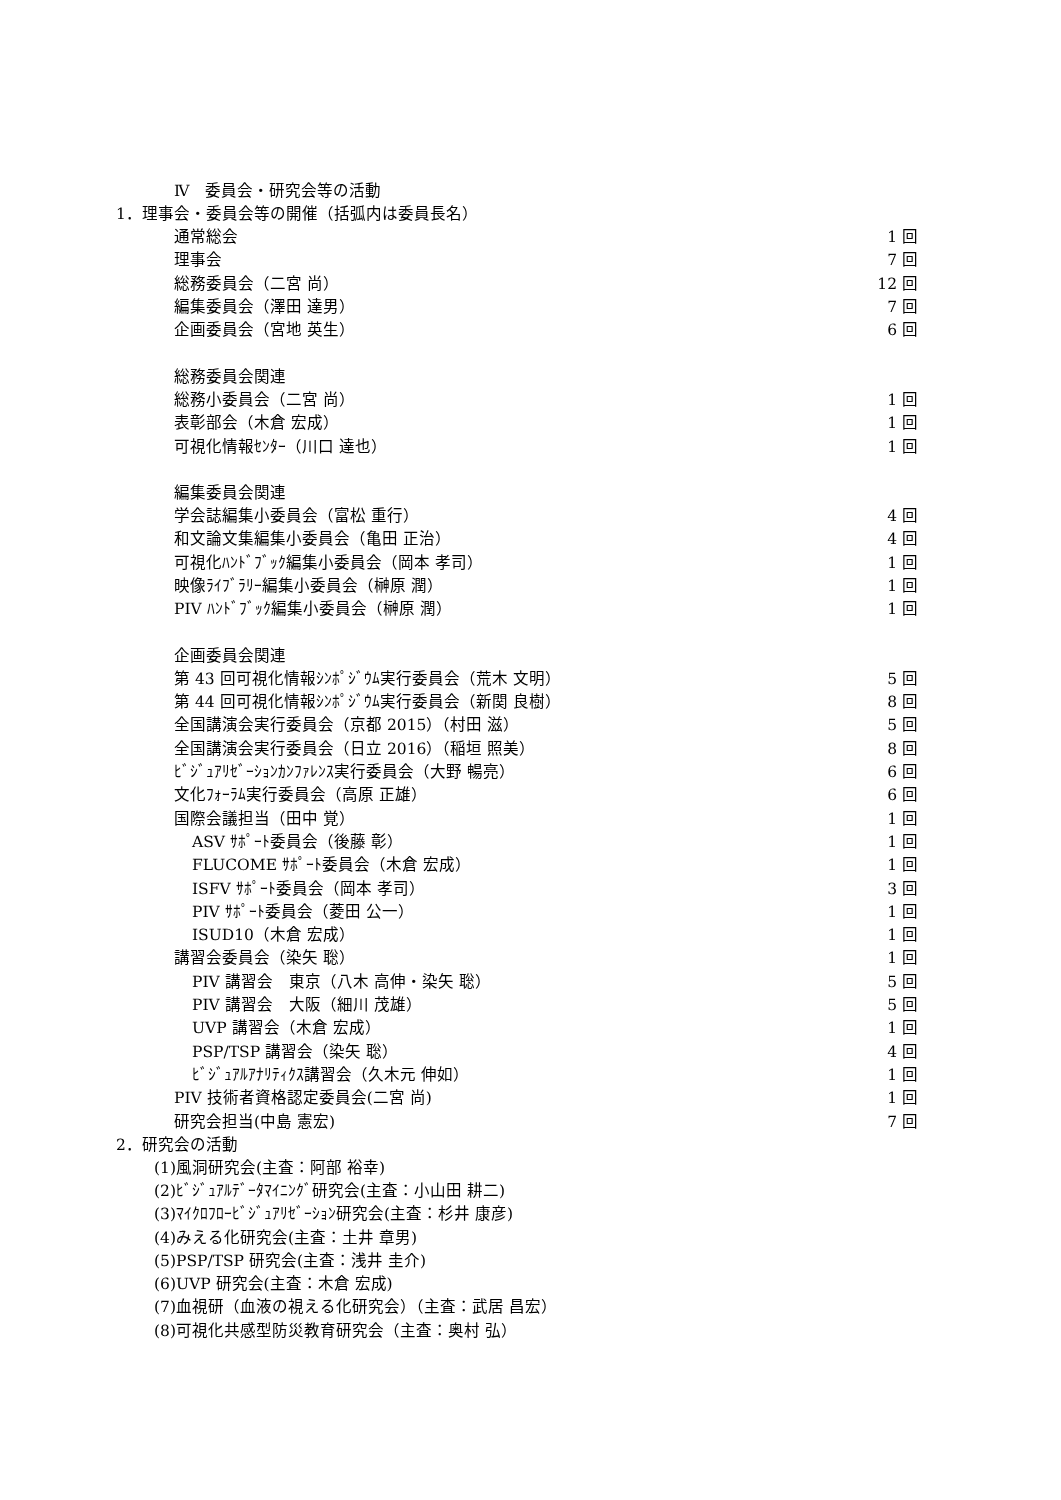Ⅳ　委員会・研究会等の活動
1．理事会・委員会等の開催（括弧内は委員長名）
| 通常総会 | 1 回 |
| 理事会 | 7 回 |
| 総務委員会（二宮 尚） | 12 回 |
| 編集委員会（澤田 達男） | 7 回 |
| 企画委員会（宮地 英生） | 6 回 |
| 総務委員会関連 | |
| 総務小委員会（二宮 尚） | 1 回 |
| 表彰部会（木倉 宏成） | 1 回 |
| 可視化情報ｾﾝﾀｰ（川口 達也） | 1 回 |
| 編集委員会関連 | |
| 学会誌編集小委員会（富松 重行） | 4 回 |
| 和文論文集編集小委員会（亀田 正治） | 4 回 |
| 可視化ﾊﾝﾄﾞﾌﾞｯｸ編集小委員会（岡本 孝司） | 1 回 |
| 映像ﾗｲﾌﾞﾗﾘｰ編集小委員会（榊原 潤） | 1 回 |
| PIV ﾊﾝﾄﾞﾌﾞｯｸ編集小委員会（榊原 潤） | 1 回 |
| 企画委員会関連 | |
| 第 43 回可視化情報ｼﾝﾎﾟｼﾞｳﾑ実行委員会（荒木 文明） | 5 回 |
| 第 44 回可視化情報ｼﾝﾎﾟｼﾞｳﾑ実行委員会（新関 良樹） | 8 回 |
| 全国講演会実行委員会（京都 2015）（村田 滋） | 5 回 |
| 全国講演会実行委員会（日立 2016）（稲垣 照美） | 8 回 |
| ﾋﾞｼﾞｭｱﾘｾﾞｰｼｮﾝｶﾝﾌｧﾚﾝｽ実行委員会（大野 暢亮） | 6 回 |
| 文化ﾌｫｰﾗﾑ実行委員会（高原 正雄） | 6 回 |
| 国際会議担当（田中 覚） | 1 回 |
| ASV ｻﾎﾟｰﾄ委員会（後藤 彰） | 1 回 |
| FLUCOME ｻﾎﾟｰﾄ委員会（木倉 宏成） | 1 回 |
| ISFV ｻﾎﾟｰﾄ委員会（岡本 孝司） | 3 回 |
| PIV ｻﾎﾟｰﾄ委員会（菱田 公一） | 1 回 |
| ISUD10（木倉 宏成） | 1 回 |
| 講習会委員会（染矢 聡） | 1 回 |
| PIV 講習会 東京（八木 高伸・染矢 聡） | 5 回 |
| PIV 講習会 大阪（細川 茂雄） | 5 回 |
| UVP 講習会（木倉 宏成） | 1 回 |
| PSP/TSP 講習会（染矢 聡） | 4 回 |
| ﾋﾞｼﾞｭｱﾙｱﾅﾘﾃｨｸｽ講習会（久木元 伸如） | 1 回 |
| PIV 技術者資格認定委員会(二宮 尚) | 1 回 |
| 研究会担当(中島 憲宏) | 7 回 |
2．研究会の活動
(1)風洞研究会(主査：阿部 裕幸)
(2)ﾋﾞｼﾞｭｱﾙﾃﾞｰﾀﾏｲﾆﾝｸﾞ研究会(主査：小山田 耕二)
(3)ﾏｲｸﾛﾌﾛｰﾋﾞｼﾞｭｱﾘｾﾞｰｼｮﾝ研究会(主査：杉井 康彦)
(4)みえる化研究会(主査：土井 章男)
(5)PSP/TSP 研究会(主査：浅井 圭介)
(6)UVP 研究会(主査：木倉 宏成)
(7)血視研（血液の視える化研究会）（主査：武居 昌宏）
(8)可視化共感型防災教育研究会（主査：奥村 弘）